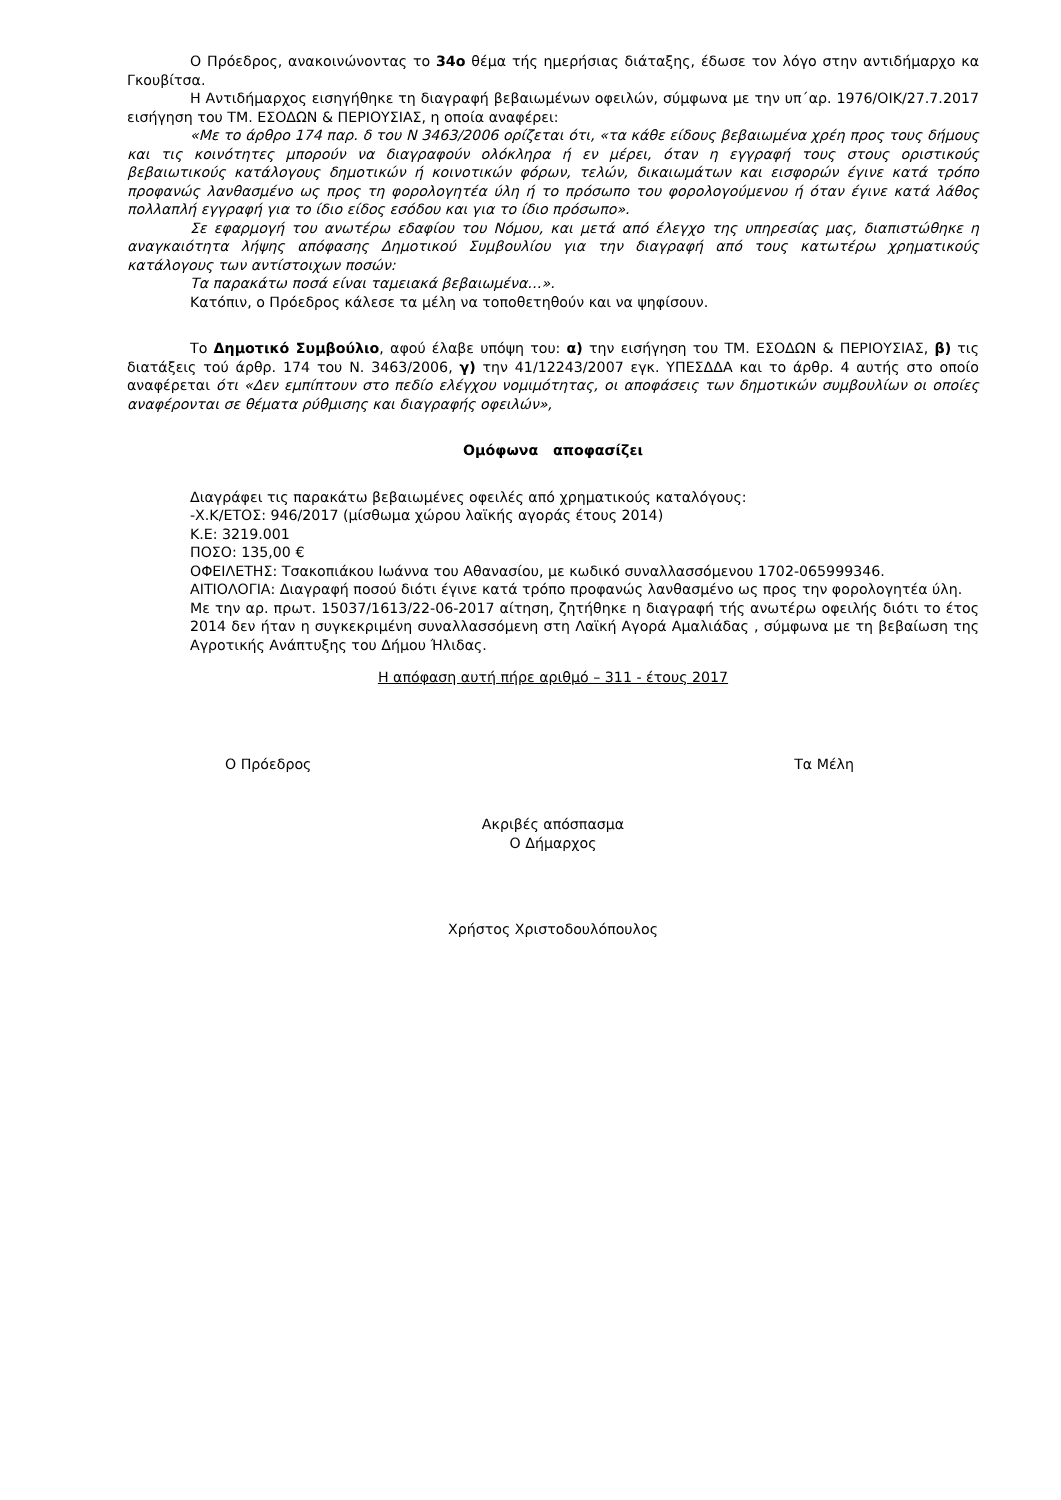Ο Πρόεδρος, ανακοινώνοντας το 34ο θέμα τής ημερήσιας διάταξης, έδωσε τον λόγο στην αντιδήμαρχο κα Γκουβίτσα.
Η Αντιδήμαρχος εισηγήθηκε τη διαγραφή βεβαιωμένων οφειλών, σύμφωνα με την υπ΄αρ. 1976/ΟΙΚ/27.7.2017 εισήγηση του ΤΜ. ΕΣΟΔΩΝ & ΠΕΡΙΟΥΣΙΑΣ, η οποία αναφέρει:
«Με το άρθρο 174 παρ. δ του Ν 3463/2006 ορίζεται ότι, «τα κάθε είδους βεβαιωμένα χρέη προς τους δήμους και τις κοινότητες μπορούν να διαγραφούν ολόκληρα ή εν μέρει, όταν η εγγραφή τους στους οριστικούς βεβαιωτικούς κατάλογους δημοτικών ή κοινοτικών φόρων, τελών, δικαιωμάτων και εισφορών έγινε κατά τρόπο προφανώς λανθασμένο ως προς τη φορολογητέα ύλη ή το πρόσωπο του φορολογούμενου ή όταν έγινε κατά λάθος πολλαπλή εγγραφή για το ίδιο είδος εσόδου και για το ίδιο πρόσωπο».
Σε εφαρμογή του ανωτέρω εδαφίου του Νόμου, και μετά από έλεγχο της υπηρεσίας μας, διαπιστώθηκε η αναγκαιότητα λήψης απόφασης Δημοτικού Συμβουλίου για την διαγραφή από τους κατωτέρω χρηματικούς κατάλογους των αντίστοιχων ποσών:
Τα παρακάτω ποσά είναι ταμειακά βεβαιωμένα…».
Κατόπιν, ο Πρόεδρος κάλεσε τα μέλη να τοποθετηθούν και να ψηφίσουν.
Το Δημοτικό Συμβούλιο, αφού έλαβε υπόψη του: α) την εισήγηση του ΤΜ. ΕΣΟΔΩΝ & ΠΕΡΙΟΥΣΙΑΣ, β) τις διατάξεις τού άρθρ. 174 του Ν. 3463/2006, γ) την 41/12243/2007 εγκ. ΥΠΕΣΔΔΑ και το άρθρ. 4 αυτής στο οποίο αναφέρεται ότι «Δεν εμπίπτουν στο πεδίο ελέγχου νομιμότητας, οι αποφάσεις των δημοτικών συμβουλίων οι οποίες αναφέρονται σε θέματα ρύθμισης και διαγραφής οφειλών»,
Ομόφωνα αποφασίζει
Διαγράφει τις παρακάτω βεβαιωμένες οφειλές από χρηματικούς καταλόγους:
-Χ.Κ/ΕΤΟΣ: 946/2017 (μίσθωμα χώρου λαϊκής αγοράς έτους 2014)
Κ.Ε: 3219.001
ΠΟΣΟ: 135,00 €
ΟΦΕΙΛΕΤΗΣ: Τσακοπιάκου Ιωάννα του Αθανασίου, με κωδικό συναλλασσόμενου 1702-065999346.
ΑΙΤΙΟΛΟΓΙΑ: Διαγραφή ποσού διότι έγινε κατά τρόπο προφανώς λανθασμένο ως προς την φορολογητέα ύλη.
Με την αρ. πρωτ. 15037/1613/22-06-2017 αίτηση, ζητήθηκε η διαγραφή τής ανωτέρω οφειλής διότι το έτος 2014 δεν ήταν η συγκεκριμένη συναλλασσόμενη στη Λαϊκή Αγορά Αμαλιάδας , σύμφωνα με τη βεβαίωση της Αγροτικής Ανάπτυξης του Δήμου Ήλιδας.
Η απόφαση αυτή πήρε αριθμό – 311 - έτους 2017
Ο Πρόεδρος Τα Μέλη
Ακριβές απόσπασμα
Ο Δήμαρχος
Χρήστος Χριστοδουλόπουλος